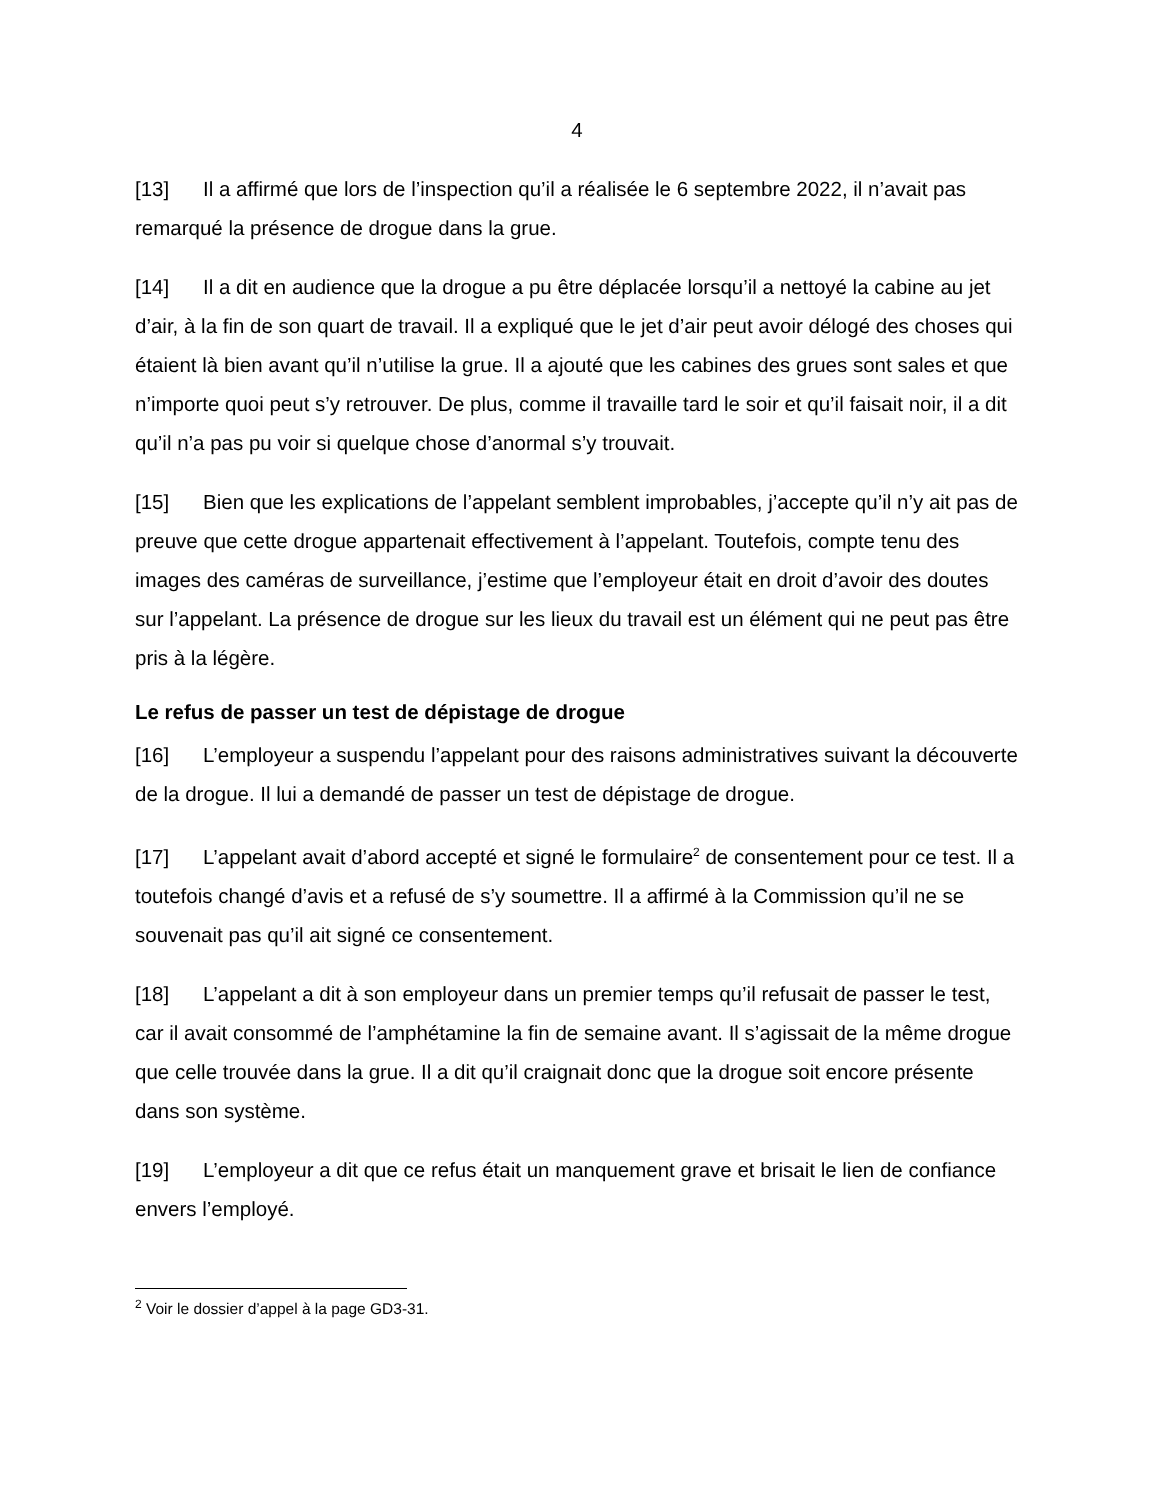4
[13] Il a affirmé que lors de l’inspection qu’il a réalisée le 6 septembre 2022, il n’avait pas remarqué la présence de drogue dans la grue.
[14] Il a dit en audience que la drogue a pu être déplacée lorsqu’il a nettoyé la cabine au jet d’air, à la fin de son quart de travail. Il a expliqué que le jet d’air peut avoir délogé des choses qui étaient là bien avant qu’il n’utilise la grue. Il a ajouté que les cabines des grues sont sales et que n’importe quoi peut s’y retrouver. De plus, comme il travaille tard le soir et qu’il faisait noir, il a dit qu’il n’a pas pu voir si quelque chose d’anormal s’y trouvait.
[15] Bien que les explications de l’appelant semblent improbables, j’accepte qu’il n’y ait pas de preuve que cette drogue appartenait effectivement à l’appelant. Toutefois, compte tenu des images des caméras de surveillance, j’estime que l’employeur était en droit d’avoir des doutes sur l’appelant. La présence de drogue sur les lieux du travail est un élément qui ne peut pas être pris à la légère.
Le refus de passer un test de dépistage de drogue
[16] L’employeur a suspendu l’appelant pour des raisons administratives suivant la découverte de la drogue. Il lui a demandé de passer un test de dépistage de drogue.
[17] L’appelant avait d’abord accepté et signé le formulaire<sup>2</sup> de consentement pour ce test. Il a toutefois changé d’avis et a refusé de s’y soumettre. Il a affirmé à la Commission qu’il ne se souvenait pas qu’il ait signé ce consentement.
[18] L’appelant a dit à son employeur dans un premier temps qu’il refusait de passer le test, car il avait consommé de l’amphétamine la fin de semaine avant. Il s’agissait de la même drogue que celle trouvée dans la grue. Il a dit qu’il craignait donc que la drogue soit encore présente dans son système.
[19] L’employeur a dit que ce refus était un manquement grave et brisait le lien de confiance envers l’employé.
<sup>2</sup> Voir le dossier d’appel à la page GD3-31.